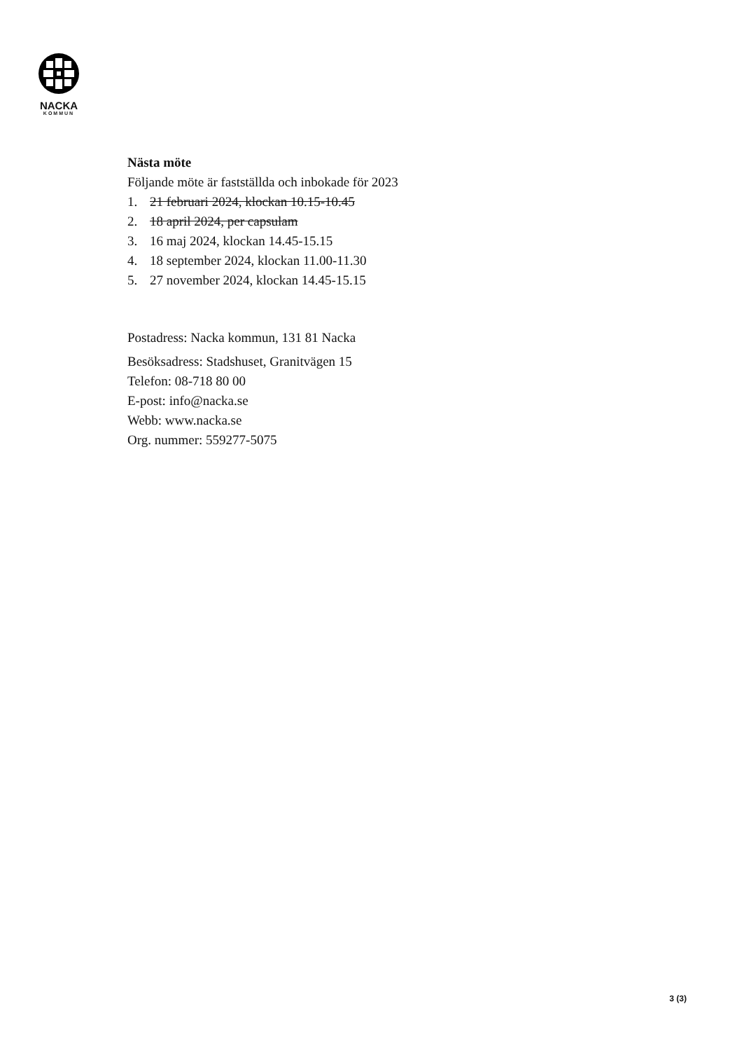NACKA
KOMMUN
Nästa möte
Följande möte är fastställda och inbokade för 2023
1. 21 februari 2024, klockan 10.15-10.45
2. 18 april 2024, per capsulam
3. 16 maj 2024, klockan 14.45-15.15
4. 18 september 2024, klockan 11.00-11.30
5. 27 november 2024, klockan 14.45-15.15
Postadress: Nacka kommun, 131 81 Nacka
Besöksadress: Stadshuset, Granitvägen 15
Telefon: 08-718 80 00
E-post: info@nacka.se
Webb: www.nacka.se
Org. nummer: 559277-5075
3 (3)